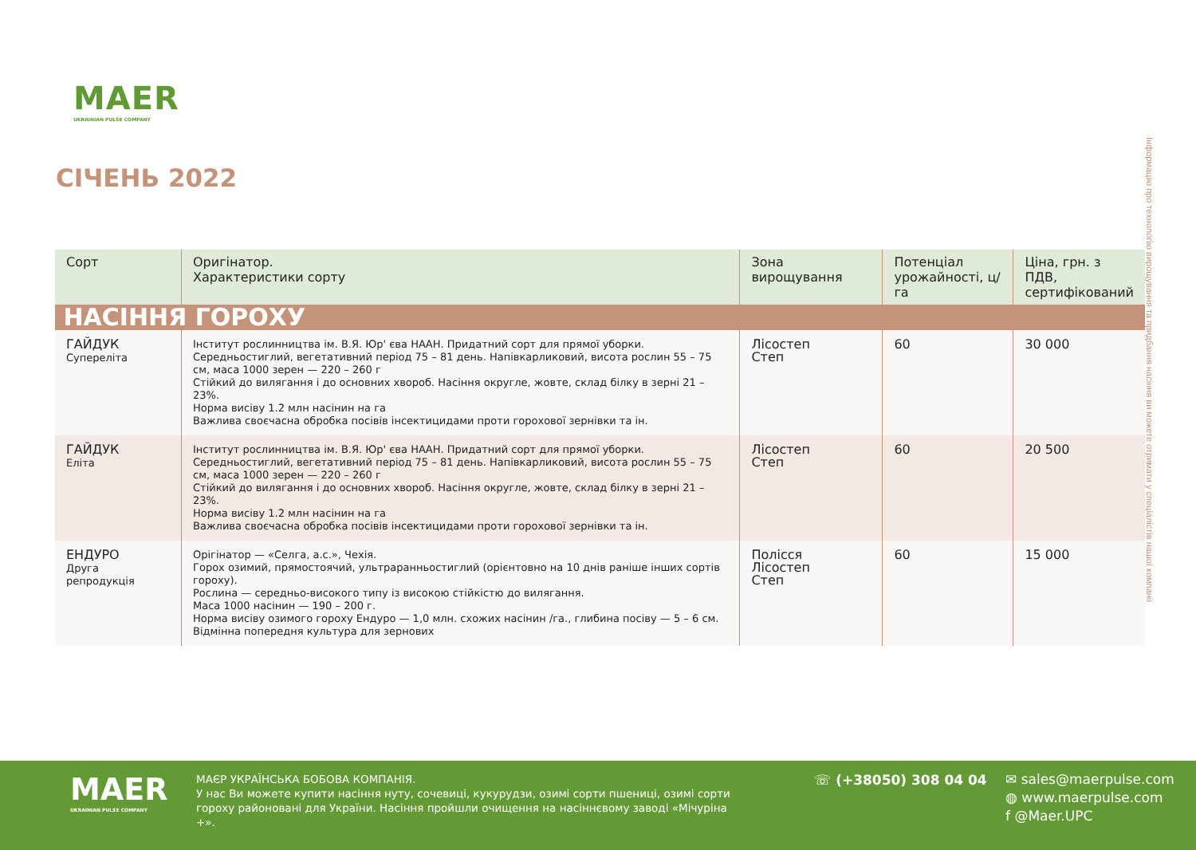MAER
UKRAINIAN PULSE COMPANY
СІЧЕНЬ 2022
Інформацію про технологію вирощування та придбання насіння ви можете отримати у спеціалістів нашої компанії
| Сорт | Оригінатор. Характеристики сорту | Зона вирощування | Потенціал урожайності, ц/га | Ціна, грн. з ПДВ, сертифікований |
| --- | --- | --- | --- | --- |
| НАСІННЯ ГОРОХУ | | | | |
| ГАЙДУК Супереліта | Інститут рослинництва ім. В.Я. Юр' єва НААН. Придатний сорт для прямої уборки. Середньостиглий, вегетативний період 75 – 81 день. Напівкарликовий, висота рослин 55 – 75 см, маса 1000 зерен — 220 – 260 г Стійкий до вилягання і до основних хвороб. Насіння округле, жовте, склад білку в зерні 21 – 23%. Норма висіву 1.2 млн насінин на га Важлива своєчасна обробка посівів інсектицидами проти горохової зернівки та ін. | Лісостеп Степ | 60 | 30 000 |
| ГАЙДУК Еліта | Інститут рослинництва ім. В.Я. Юр' єва НААН. Придатний сорт для прямої уборки. Середньостиглий, вегетативний період 75 – 81 день. Напівкарликовий, висота рослин 55 – 75 см, маса 1000 зерен — 220 – 260 г Стійкий до вилягання і до основних хвороб. Насіння округле, жовте, склад білку в зерні 21 – 23%. Норма висіву 1.2 млн насінин на га Важлива своєчасна обробка посівів інсектицидами проти горохової зернівки та ін. | Лісостеп Степ | 60 | 20 500 |
| ЕНДУРО Друга репродукція | Орігінатор — «Селга, а.с.», Чехія. Горох озимий, прямостоячий, ультраранньостиглий (орієнтовно на 10 днів раніше інших сортів гороху). Рослина — середньо-високого типу із високою стійкістю до вилягання. Маса 1000 насінин — 190 – 200 г. Норма висіву озимого гороху Ендуро — 1,0 млн. схожих насінин /га., глибина посіву — 5 – 6 см. Відмінна попередня культура для зернових | Полісся Лісостеп Степ | 60 | 15 000 |
MAER
UKRAINIAN PULSE COMPANY
МАЄР УКРАЇНСЬКА БОБОВА КОМПАНІЯ.
У нас Ви можете купити насіння нуту, сочевиці, кукурудзи, озимі сорти пшениці, озимі сорти гороху районовані для України. Насіння пройшли очищення на насіннєвому заводі «Мічуріна +».
☏ (+38050) 308 04 04
✉ sales@maerpulse.com
◍ www.maerpulse.com
f @Maer.UPC